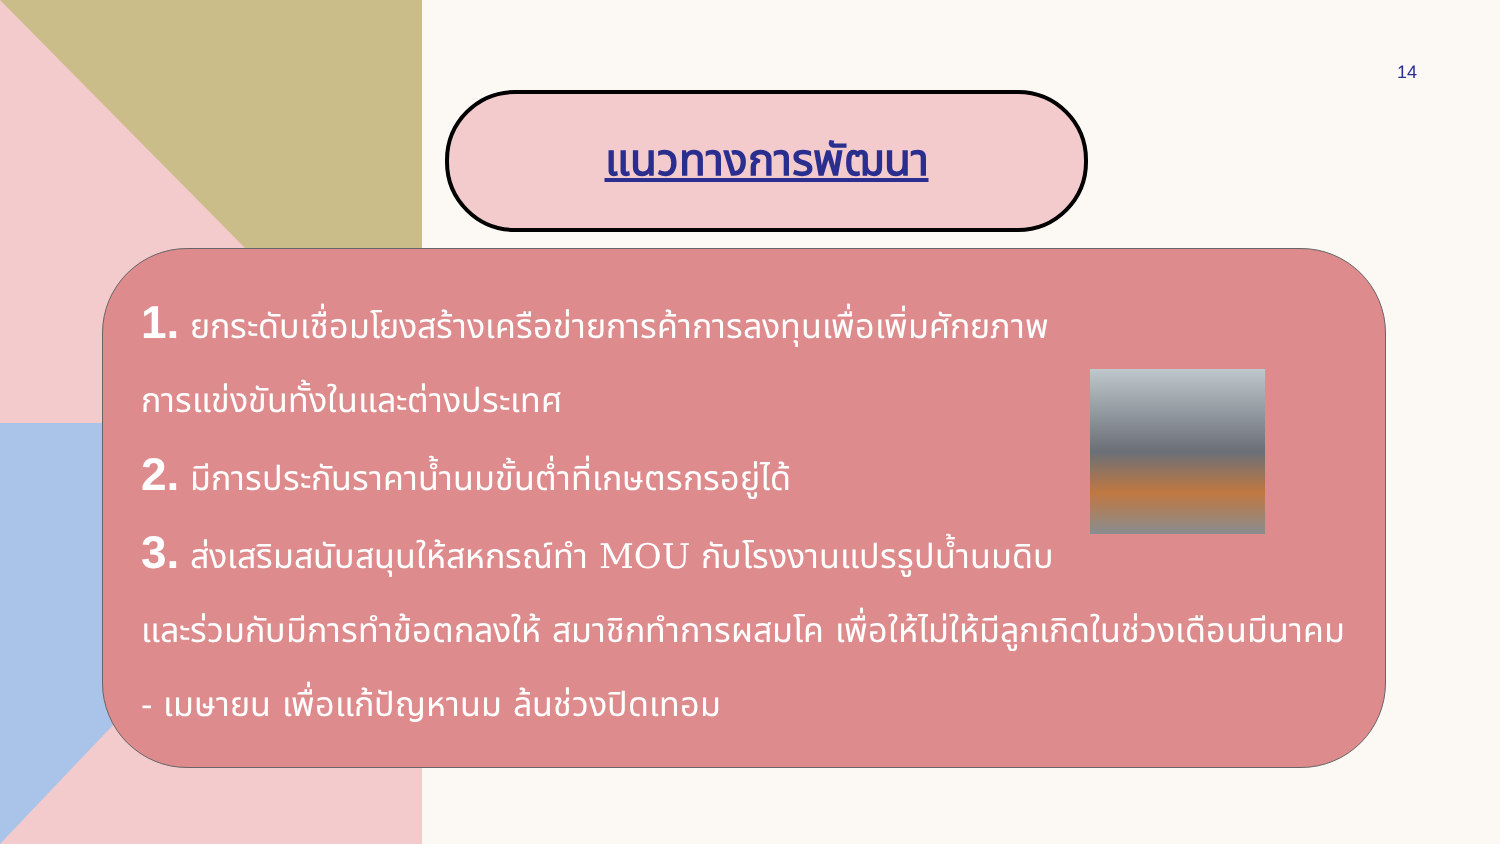14
แนวทางการพัฒนา
1. ยกระดับเชื่อมโยงสร้างเครือข่ายการค้าการลงทุนเพื่อเพิ่มศักยภาพ
การแข่งขันทั้งในและต่างประเทศ
2. มีการประกันราคาน้ำนมขั้นต่ำที่เกษตรกรอยู่ได้
3. ส่งเสริมสนับสนุนให้สหกรณ์ทำ MOU กับโรงงานแปรรูปน้ำนมดิบ และร่วมกับมีการทำข้อตกลงให้ สมาชิกทำการผสมโค เพื่อให้ไม่ให้มีลูกเกิดในช่วงเดือนมีนาคม - เมษายน เพื่อแก้ปัญหานม ล้นช่วงปิดเทอม